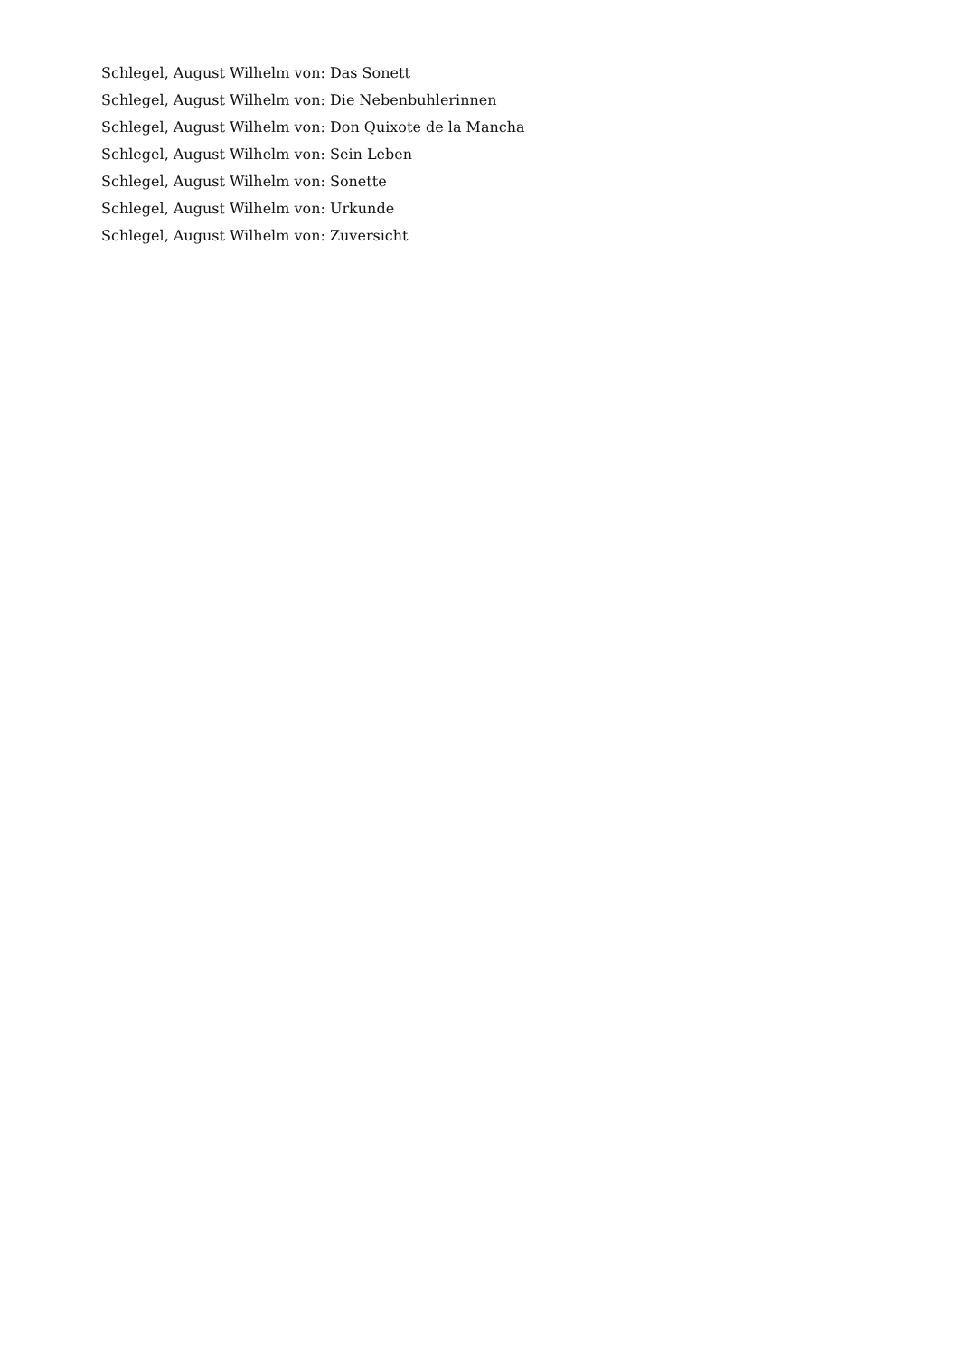Schlegel, August Wilhelm von: Das Sonett
Schlegel, August Wilhelm von: Die Nebenbuhlerinnen
Schlegel, August Wilhelm von: Don Quixote de la Mancha
Schlegel, August Wilhelm von: Sein Leben
Schlegel, August Wilhelm von: Sonette
Schlegel, August Wilhelm von: Urkunde
Schlegel, August Wilhelm von: Zuversicht